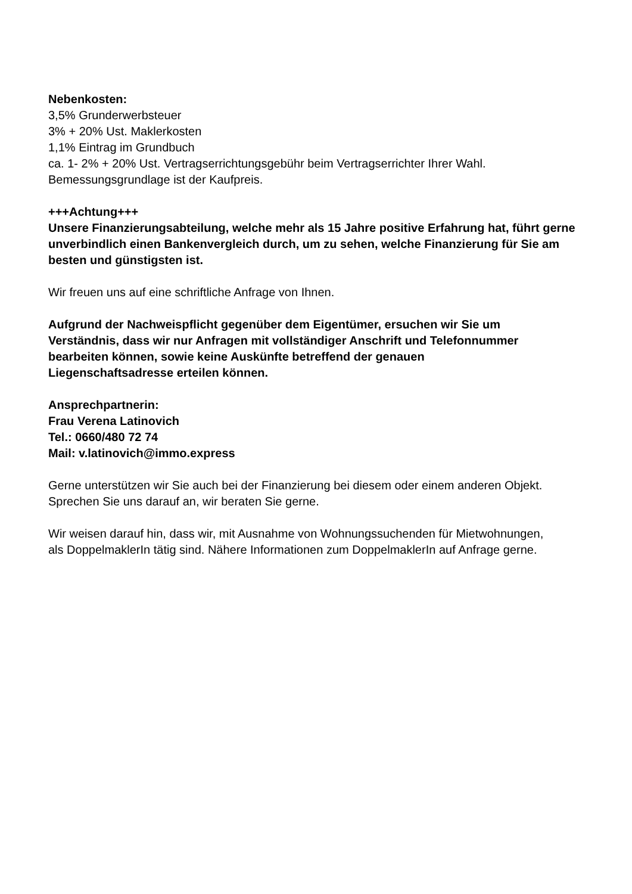Nebenkosten:
3,5% Grunderwerbsteuer
3% + 20% Ust. Maklerkosten
1,1% Eintrag im Grundbuch
ca. 1- 2% + 20% Ust. Vertragserrichtungsgebühr beim Vertragserrichter Ihrer Wahl.
Bemessungsgrundlage ist der Kaufpreis.
+++Achtung+++
Unsere Finanzierungsabteilung, welche mehr als 15 Jahre positive Erfahrung hat, führt gerne unverbindlich einen Bankenvergleich durch, um zu sehen, welche Finanzierung für Sie am besten und günstigsten ist.
Wir freuen uns auf eine schriftliche Anfrage von Ihnen.
Aufgrund der Nachweispflicht gegenüber dem Eigentümer, ersuchen wir Sie um
Verständnis, dass wir nur Anfragen mit vollständiger Anschrift und Telefonnummer
bearbeiten können, sowie keine Auskünfte betreffend der genauen
Liegenschaftsadresse erteilen können.
Ansprechpartnerin:
Frau Verena Latinovich
Tel.: 0660/480 72 74
Mail: v.latinovich@immo.express
Gerne unterstützen wir Sie auch bei der Finanzierung bei diesem oder einem anderen Objekt.
Sprechen Sie uns darauf an, wir beraten Sie gerne.
Wir weisen darauf hin, dass wir, mit Ausnahme von Wohnungssuchenden für Mietwohnungen,
als DoppelmaklerIn tätig sind. Nähere Informationen zum DoppelmaklerIn auf Anfrage gerne.